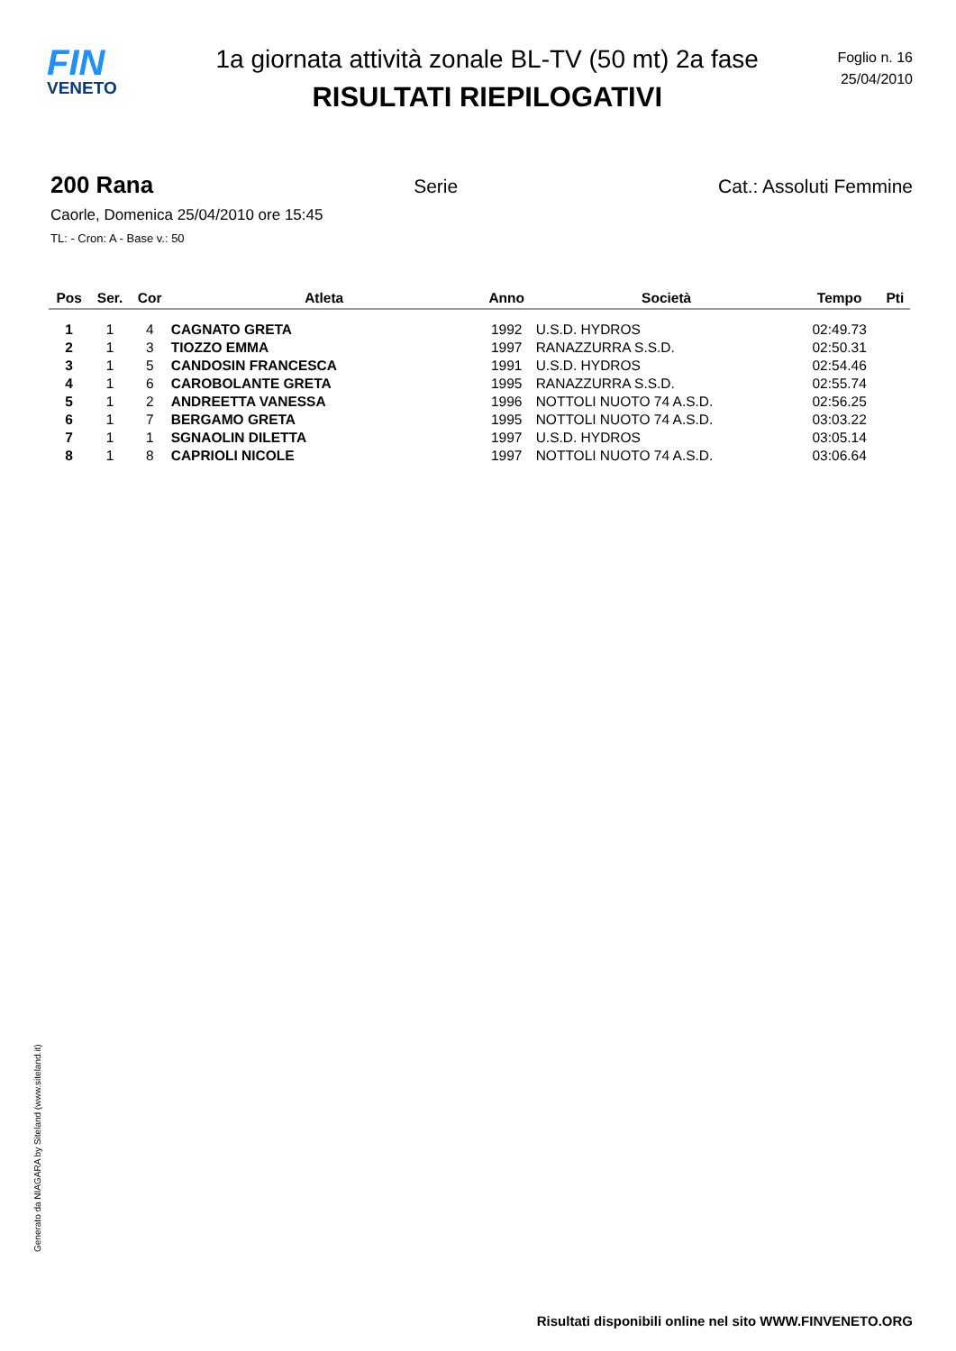FIN
VENETO
1a giornata attività zonale BL-TV (50 mt) 2a fase
RISULTATI RIEPILOGATIVI
Foglio n. 16
25/04/2010
200 Rana Serie Cat.: Assoluti Femmine
Caorle, Domenica 25/04/2010 ore 15:45
TL: - Cron: A - Base v.: 50
| Pos | Ser. | Cor | Atleta | Anno | Società | Tempo | Pti |
| --- | --- | --- | --- | --- | --- | --- | --- |
| 1 | 1 | 4 | CAGNATO GRETA | 1992 | U.S.D. HYDROS | 02:49.73 | |
| 2 | 1 | 3 | TIOZZO EMMA | 1997 | RANAZZURRA S.S.D. | 02:50.31 | |
| 3 | 1 | 5 | CANDOSIN FRANCESCA | 1991 | U.S.D. HYDROS | 02:54.46 | |
| 4 | 1 | 6 | CAROBOLANTE GRETA | 1995 | RANAZZURRA S.S.D. | 02:55.74 | |
| 5 | 1 | 2 | ANDREETTA VANESSA | 1996 | NOTTOLI NUOTO 74 A.S.D. | 02:56.25 | |
| 6 | 1 | 7 | BERGAMO GRETA | 1995 | NOTTOLI NUOTO 74 A.S.D. | 03:03.22 | |
| 7 | 1 | 1 | SGNAOLIN DILETTA | 1997 | U.S.D. HYDROS | 03:05.14 | |
| 8 | 1 | 8 | CAPRIOLI NICOLE | 1997 | NOTTOLI NUOTO 74 A.S.D. | 03:06.64 | |
Generato da NIAGARA by Siteland (www.siteland.it)
Risultati disponibili online nel sito WWW.FINVENETO.ORG